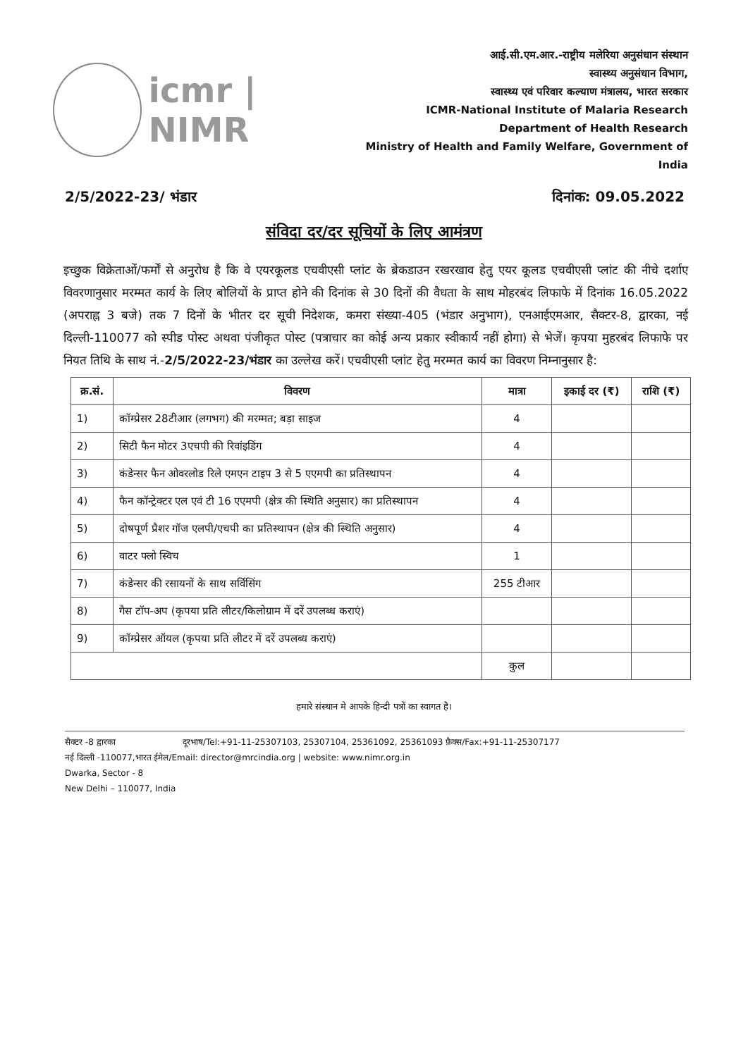icmr | NIMR
आई.सी.एम.आर.-राष्ट्रीय मलेरिया अनुसंधान संस्थान
स्वास्थ्य अनुसंधान विभाग,
स्वास्थ्य एवं परिवार कल्याण मंत्रालय, भारत सरकार
ICMR-National Institute of Malaria Research
Department of Health Research
Ministry of Health and Family Welfare, Government of India
2/5/2022-23/ भंडार दिनांक: 09.05.2022
संविदा दर/दर सूचियों के लिए आमंत्रण
इच्छुक विक्रेताओं/फर्मों से अनुरोध है कि वे एयरकूलड एचवीएसी प्लांट के ब्रेकडाउन रखरखाव हेतु एयर कूलड एचवीएसी प्लांट की नीचे दर्शाए विवरणानुसार मरम्मत कार्य के लिए बोलियों के प्राप्त होने की दिनांक से 30 दिनों की वैधता के साथ मोहरबंद लिफाफे में दिनांक 16.05.2022 (अपराह्न 3 बजे) तक 7 दिनों के भीतर दर सूची निदेशक, कमरा संख्या-405 (भंडार अनुभाग), एनआईएमआर, सैक्टर-8, द्वारका, नई दिल्ली-110077 को स्पीड पोस्ट अथवा पंजीकृत पोस्ट (पत्राचार का कोई अन्य प्रकार स्वीकार्य नहीं होगा) से भेजें। कृपया मुहरबंद लिफाफे पर नियत तिथि के साथ नं.-2/5/2022-23/भंडार का उल्लेख करें। एचवीएसी प्लांट हेतु मरम्मत कार्य का विवरण निम्नानुसार है:
| क्र.सं. | विवरण | मात्रा | इकाई दर (₹) | राशि (₹) |
| --- | --- | --- | --- | --- |
| 1) | कॉम्प्रेसर 28टीआर (लगभग) की मरम्मत; बड़ा साइज | 4 | | |
| 2) | सिटी फैन मोटर 3एचपी की रिवांइडिंग | 4 | | |
| 3) | कंडेन्सर फैन ओवरलोड रिले एमएन टाइप 3 से 5 एएमपी का प्रतिस्थापन | 4 | | |
| 4) | फैन कॉन्ट्रेक्टर एल एवं टी 16 एएमपी (क्षेत्र की स्थिति अनुसार) का प्रतिस्थापन | 4 | | |
| 5) | दोषपूर्ण प्रैशर गॉज एलपी/एचपी का प्रतिस्थापन (क्षेत्र की स्थिति अनुसार) | 4 | | |
| 6) | वाटर फ्लो स्विच | 1 | | |
| 7) | कंडेन्सर की रसायनों के साथ सर्विसिंग | 255 टीआर | | |
| 8) | गैस टॉप-अप (कृपया प्रति लीटर/किलोग्राम में दरें उपलब्ध कराएं) | | | |
| 9) | कॉम्प्रेसर ऑयल (कृपया प्रति लीटर में दरें उपलब्ध कराएं) | | | |
| | | कुल | | |
हमारे संस्थान मे आपके हिन्दी पत्रों का स्वागत है।
सैक्टर -8 द्वारका दूरभाष/Tel:+91-11-25307103, 25307104, 25361092, 25361093 फ़ैक्स/Fax:+91-11-25307177
नई दिल्ली -110077,भारत ईमेल/Email: director@mrcindia.org | website: www.nimr.org.in
Dwarka, Sector - 8
New Delhi – 110077, India